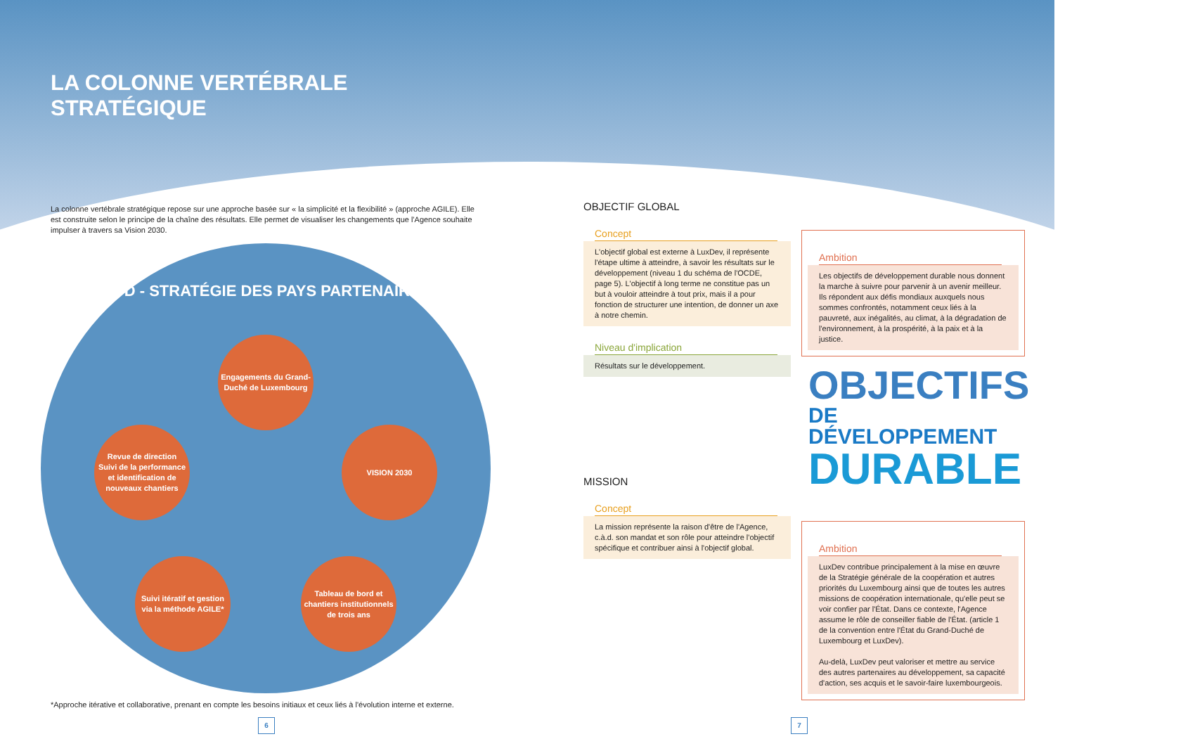LA COLONNE VERTÉBRALE
STRATÉGIQUE
La colonne vertébrale stratégique repose sur une approche basée sur « la simplicité et la flexibilité » (approche AGILE). Elle est construite selon le principe de la chaîne des résultats. Elle permet de visualiser les changements que l'Agence souhaite impulser à travers sa Vision 2030.
ODD - STRATÉGIE DES PAYS PARTENAIRES
Engagements du Grand-Duché de Luxembourg
VISION 2030
Tableau de bord et chantiers institutionnels de trois ans
Suivi itératif et gestion via la méthode AGILE*
Revue de direction
Suivi de la performance et identification de nouveaux chantiers
*Approche itérative et collaborative, prenant en compte les besoins initiaux et ceux liés à l'évolution interne et externe.
6 7
OBJECTIF GLOBAL
Concept
L'objectif global est externe à LuxDev, il représente l'étape ultime à atteindre, à savoir les résultats sur le développement (niveau 1 du schéma de l'OCDE, page 5). L'objectif à long terme ne constitue pas un but à vouloir atteindre à tout prix, mais il a pour fonction de structurer une intention, de donner un axe à notre chemin.
Niveau d'implication
Résultats sur le développement.
MISSION
Concept
La mission représente la raison d'être de l'Agence, c.à.d. son mandat et son rôle pour atteindre l'objectif spécifique et contribuer ainsi à l'objectif global.
Ambition
Les objectifs de développement durable nous donnent la marche à suivre pour parvenir à un avenir meilleur. Ils répondent aux défis mondiaux auxquels nous sommes confrontés, notamment ceux liés à la pauvreté, aux inégalités, au climat, à la dégradation de l'environnement, à la prospérité, à la paix et à la justice.
OBJECTIFS
DE DÉVELOPPEMENT
DURABLE
Ambition
LuxDev contribue principalement à la mise en œuvre de la Stratégie générale de la coopération et autres priorités du Luxembourg ainsi que de toutes les autres missions de coopération internationale, qu'elle peut se voir confier par l'État. Dans ce contexte, l'Agence assume le rôle de conseiller fiable de l'État. (article 1 de la convention entre l'État du Grand-Duché de Luxembourg et LuxDev).
Au-delà, LuxDev peut valoriser et mettre au service des autres partenaires au développement, sa capacité d'action, ses acquis et le savoir-faire luxembourgeois.